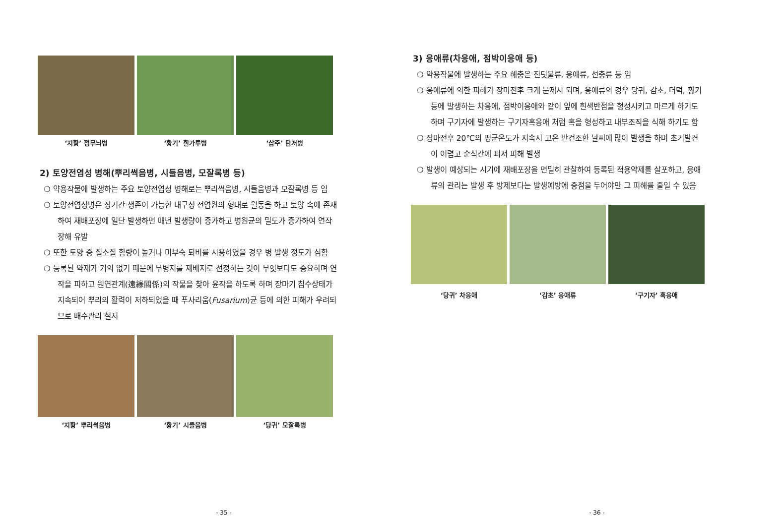‘지황’ 점무늬병 ‘황기’ 흰가루병 ‘삽주’ 탄저병
2) 토양전염성 병해(뿌리썩음병, 시들음병, 모잘록병 등)
❍ 약용작물에 발생하는 주요 토양전염성 병해로는 뿌리썩음병, 시들음병과 모잘록병 등 임
❍ 토양전염성병은 장기간 생존이 가능한 내구성 전염원의 형태로 월동을 하고 토양 속에 존재하여 재배포장에 일단 발생하면 매년 발생량이 증가하고 병원균의 밀도가 증가하여 연작장해 유발
❍ 또한 토양 중 질소질 함량이 높거나 미부숙 퇴비를 시용하였을 경우 병 발생 정도가 심함
❍ 등록된 약재가 거의 없기 때문에 무병지를 재배지로 선정하는 것이 무엇보다도 중요하며 연작을 피하고 원연관계(遠緣關係)의 작물을 찾아 윤작을 하도록 하며 장마기 침수상태가 지속되어 뿌리의 활력이 저하되었을 때 푸사리움(Fusarium)균 등에 의한 피해가 우려되므로 배수관리 철저
‘지황’ 뿌리썩음병 ‘황기’ 시들음병 ‘당귀’ 모잘록병
- 35 -
3) 응애류(차응애, 점박이응애 등)
❍ 약용작물에 발생하는 주요 해충은 진딧물류, 응애류, 선충류 등 임
❍ 응애류에 의한 피해가 장마전후 크게 문제시 되며, 응애류의 경우 당귀, 감초, 더덕, 황기 등에 발생하는 차응애, 점박이응애와 같이 잎에 흰색반점을 형성시키고 마르게 하기도 하며 구기자에 발생하는 구기자혹응애 처럼 혹을 형성하고 내부조직을 식해 하기도 함
❍ 장마전후 20℃의 평균온도가 지속시 고온 반건조한 날씨에 많이 발생을 하며 초기발견이 어렵고 순식간에 퍼져 피해 발생
❍ 발생이 예상되는 시기에 재배포장을 면밀히 관찰하여 등록된 적용약제를 살포하고, 응애류의 관리는 발생 후 방제보다는 발생예방에 중점을 두어야만 그 피해를 줄일 수 있음
‘당귀’ 차응애 ‘감초’ 응애류 ‘구기자’ 혹응애
- 36 -